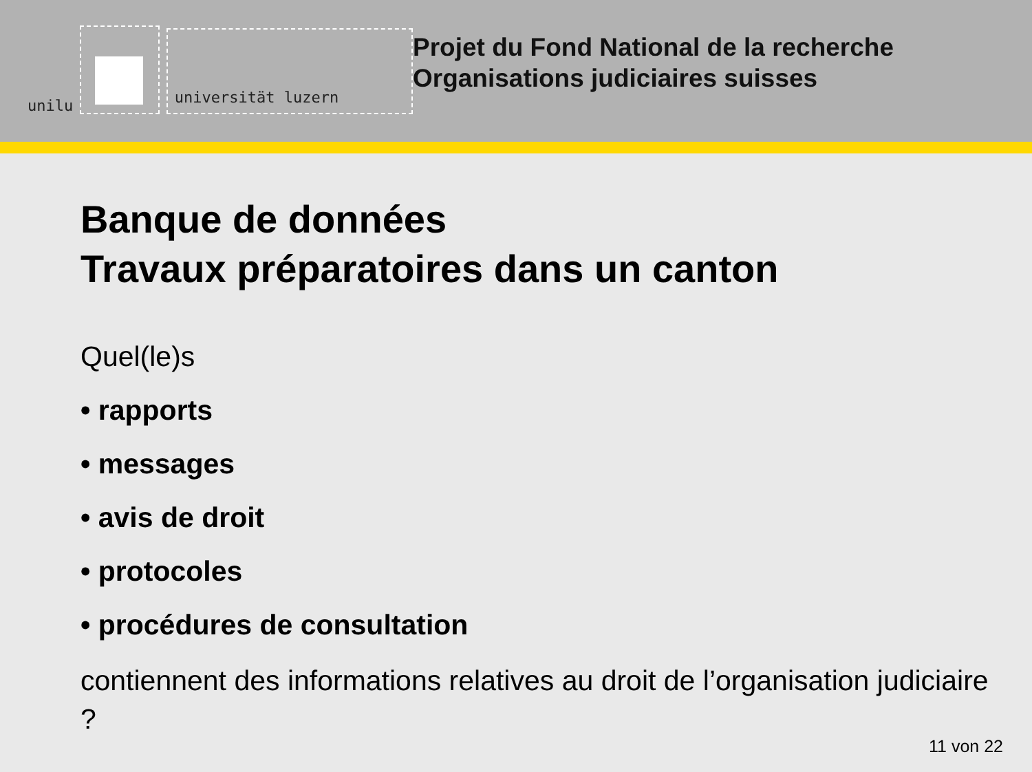unilu
universität luzern
Projet du Fond National de la recherche
Organisations judiciaires suisses
Banque de données
Travaux préparatoires dans un canton
Quel(le)s
• rapports
• messages
• avis de droit
• protocoles
• procédures de consultation
contiennent des informations relatives au droit de l’organisation judiciaire ?
11 von 22